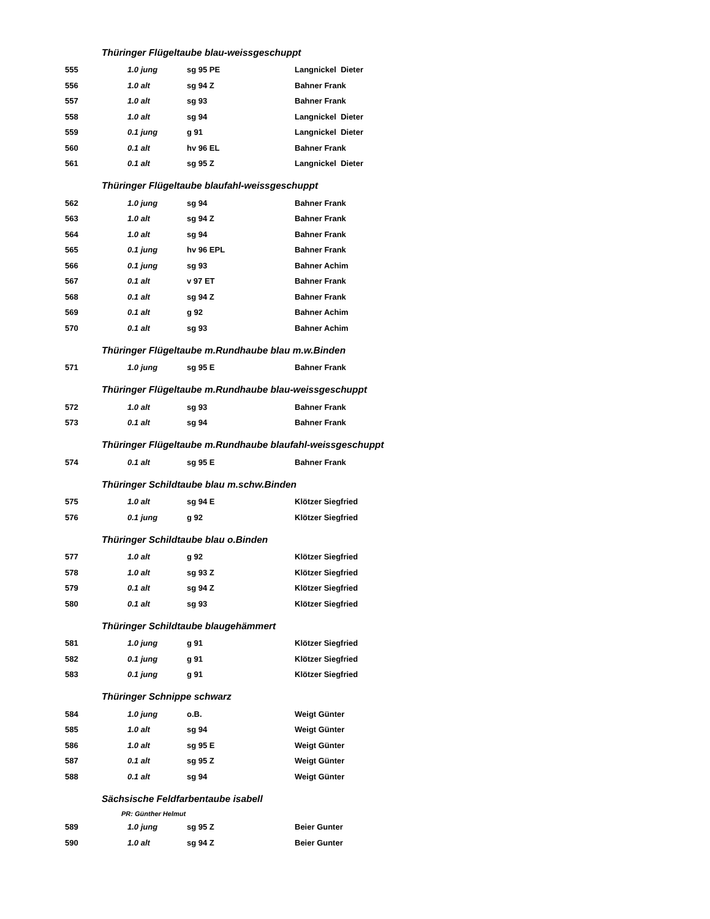| Thüringer Flügeltaube blau-weissgeschuppt | | | |
| 555 | 1.0 jung | sg 95 PE | Langnickel Dieter |
| 556 | 1.0 alt | sg 94 Z | Bahner Frank |
| 557 | 1.0 alt | sg 93 | Bahner Frank |
| 558 | 1.0 alt | sg 94 | Langnickel Dieter |
| 559 | 0.1 jung | g 91 | Langnickel Dieter |
| 560 | 0.1 alt | hv 96 EL | Bahner Frank |
| 561 | 0.1 alt | sg 95 Z | Langnickel Dieter |
| Thüringer Flügeltaube blaufahl-weissgeschuppt | | | |
| 562 | 1.0 jung | sg 94 | Bahner Frank |
| 563 | 1.0 alt | sg 94 Z | Bahner Frank |
| 564 | 1.0 alt | sg 94 | Bahner Frank |
| 565 | 0.1 jung | hv 96 EPL | Bahner Frank |
| 566 | 0.1 jung | sg 93 | Bahner Achim |
| 567 | 0.1 alt | v 97 ET | Bahner Frank |
| 568 | 0.1 alt | sg 94 Z | Bahner Frank |
| 569 | 0.1 alt | g 92 | Bahner Achim |
| 570 | 0.1 alt | sg 93 | Bahner Achim |
| Thüringer Flügeltaube m.Rundhaube blau m.w.Binden | | | |
| 571 | 1.0 jung | sg 95 E | Bahner Frank |
| Thüringer Flügeltaube m.Rundhaube blau-weissgeschuppt | | | |
| 572 | 1.0 alt | sg 93 | Bahner Frank |
| 573 | 0.1 alt | sg 94 | Bahner Frank |
| Thüringer Flügeltaube m.Rundhaube blaufahl-weissgeschuppt | | | |
| 574 | 0.1 alt | sg 95 E | Bahner Frank |
| Thüringer Schildtaube blau m.schw.Binden | | | |
| 575 | 1.0 alt | sg 94 E | Klötzer Siegfried |
| 576 | 0.1 jung | g 92 | Klötzer Siegfried |
| Thüringer Schildtaube blau o.Binden | | | |
| 577 | 1.0 alt | g 92 | Klötzer Siegfried |
| 578 | 1.0 alt | sg 93 Z | Klötzer Siegfried |
| 579 | 0.1 alt | sg 94 Z | Klötzer Siegfried |
| 580 | 0.1 alt | sg 93 | Klötzer Siegfried |
| Thüringer Schildtaube blaugehämmert | | | |
| 581 | 1.0 jung | g 91 | Klötzer Siegfried |
| 582 | 0.1 jung | g 91 | Klötzer Siegfried |
| 583 | 0.1 jung | g 91 | Klötzer Siegfried |
| Thüringer Schnippe schwarz | | | |
| 584 | 1.0 jung | o.B. | Weigt Günter |
| 585 | 1.0 alt | sg 94 | Weigt Günter |
| 586 | 1.0 alt | sg 95 E | Weigt Günter |
| 587 | 0.1 alt | sg 95 Z | Weigt Günter |
| 588 | 0.1 alt | sg 94 | Weigt Günter |
| Sächsische Feldfarbentaube isabell | | | |
| PR: Günther Helmut | | | |
| 589 | 1.0 jung | sg 95 Z | Beier Gunter |
| 590 | 1.0 alt | sg 94 Z | Beier Gunter |